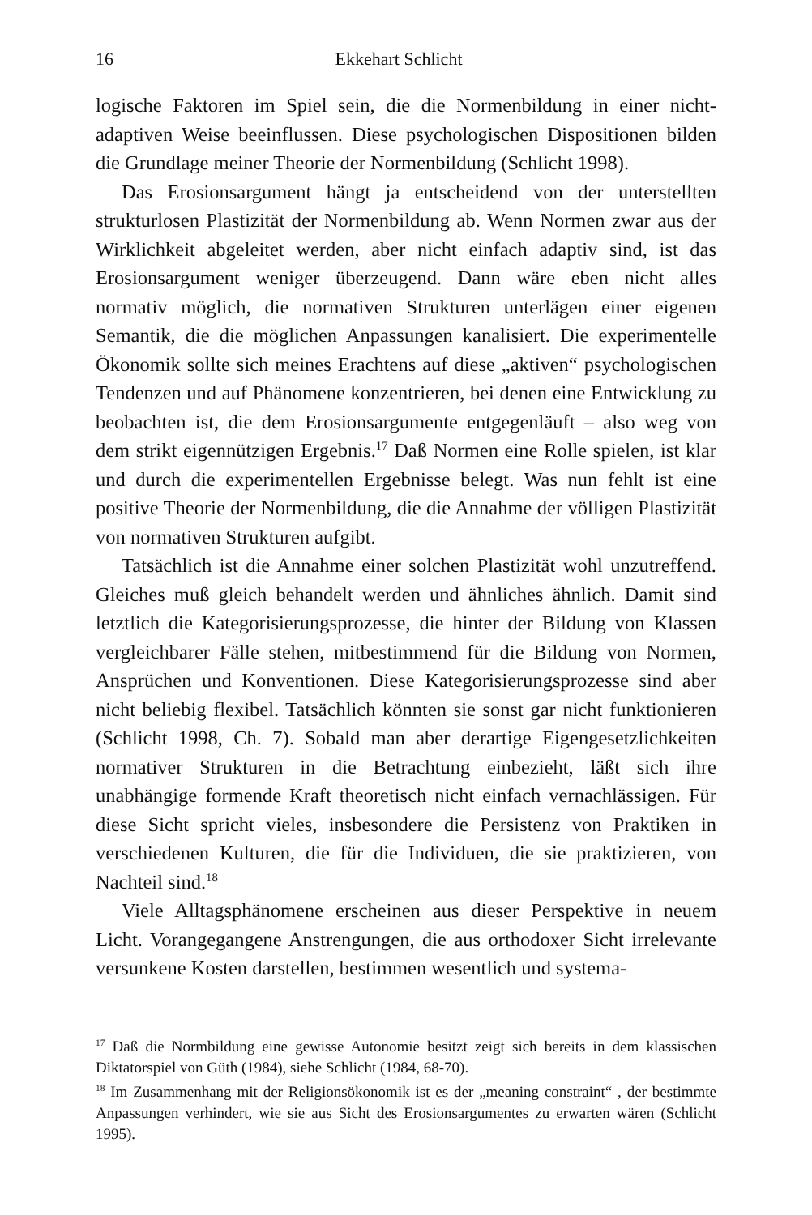16 Ekkehart Schlicht
logische Faktoren im Spiel sein, die die Normenbildung in einer nicht-adaptiven Weise beeinflussen. Diese psychologischen Dispositionen bilden die Grundlage meiner Theorie der Normenbildung (Schlicht 1998).
Das Erosionsargument hängt ja entscheidend von der unterstellten strukturlosen Plastizität der Normenbildung ab. Wenn Normen zwar aus der Wirklichkeit abgeleitet werden, aber nicht einfach adaptiv sind, ist das Erosionsargument weniger überzeugend. Dann wäre eben nicht alles normativ möglich, die normativen Strukturen unterlägen einer eigenen Semantik, die die möglichen Anpassungen kanalisiert. Die experimentelle Ökonomik sollte sich meines Erachtens auf diese „aktiven“ psychologischen Tendenzen und auf Phänomene konzentrieren, bei denen eine Entwicklung zu beobachten ist, die dem Erosionsargumente entgegenläuft – also weg von dem strikt eigennützigen Ergebnis.<sup>17</sup> Daß Normen eine Rolle spielen, ist klar und durch die experimentellen Ergebnisse belegt. Was nun fehlt ist eine positive Theorie der Normenbildung, die die Annahme der völligen Plastizität von normativen Strukturen aufgibt.
Tatsächlich ist die Annahme einer solchen Plastizität wohl unzutreffend. Gleiches muß gleich behandelt werden und ähnliches ähnlich. Damit sind letztlich die Kategorisierungsprozesse, die hinter der Bildung von Klassen vergleichbarer Fälle stehen, mitbestimmend für die Bildung von Normen, Ansprüchen und Konventionen. Diese Kategorisierungsprozesse sind aber nicht beliebig flexibel. Tatsächlich könnten sie sonst gar nicht funktionieren (Schlicht 1998, Ch. 7). Sobald man aber derartige Eigengesetzlichkeiten normativer Strukturen in die Betrachtung einbezieht, läßt sich ihre unabhängige formende Kraft theoretisch nicht einfach vernachlässigen. Für diese Sicht spricht vieles, insbesondere die Persistenz von Praktiken in verschiedenen Kulturen, die für die Individuen, die sie praktizieren, von Nachteil sind.<sup>18</sup>
Viele Alltagsphänomene erscheinen aus dieser Perspektive in neuem Licht. Vorangegangene Anstrengungen, die aus orthodoxer Sicht irrelevante versunkene Kosten darstellen, bestimmen wesentlich und systema-
<sup>17</sup> Daß die Normbildung eine gewisse Autonomie besitzt zeigt sich bereits in dem klassischen Diktatorspiel von Güth (1984), siehe Schlicht (1984, 68-70).
<sup>18</sup> Im Zusammenhang mit der Religionsökonomik ist es der „meaning constraint“ , der bestimmte Anpassungen verhindert, wie sie aus Sicht des Erosionsargumentes zu erwarten wären (Schlicht 1995).